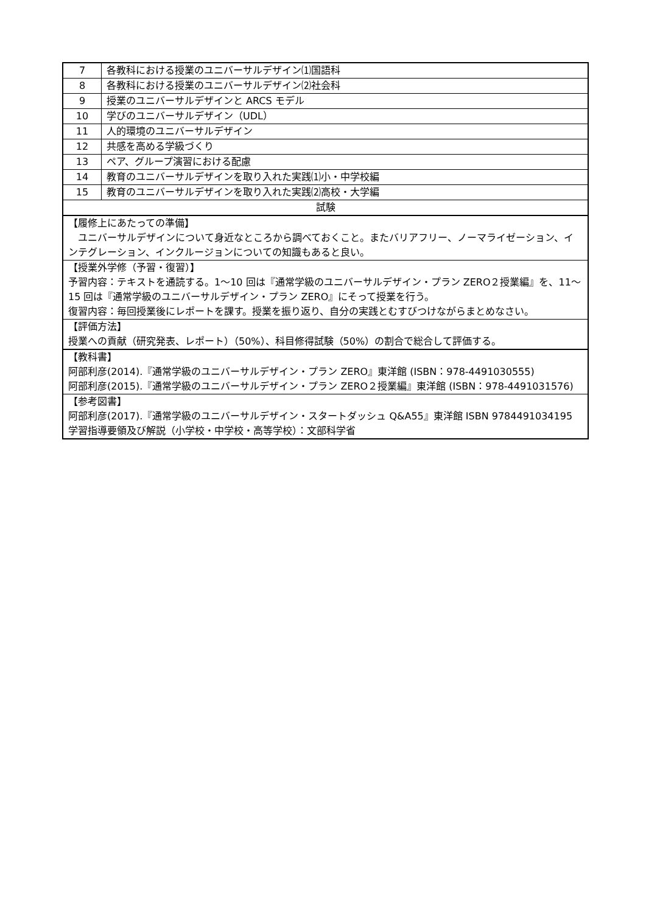| 7 | 各教科における授業のユニバーサルデザイン⑴国語科 |
| 8 | 各教科における授業のユニバーサルデザイン⑵社会科 |
| 9 | 授業のユニバーサルデザインと ARCS モデル |
| 10 | 学びのユニバーサルデザイン（UDL） |
| 11 | 人的環境のユニバーサルデザイン |
| 12 | 共感を高める学級づくり |
| 13 | ペア、グループ演習における配慮 |
| 14 | 教育のユニバーサルデザインを取り入れた実践⑴小・中学校編 |
| 15 | 教育のユニバーサルデザインを取り入れた実践⑵高校・大学編 |
| 試験 | |
| 【履修上にあたっての準備】 ユニバーサルデザインについて身近なところから調べておくこと。またバリアフリー、ノーマライゼーション、インテグレーション、インクルージョンについての知識もあると良い。 | |
| 【授業外学修（予習・復習）】 予習内容：テキストを通読する。1～10 回は『通常学級のユニバーサルデザイン・プラン ZERO２授業編』を、11～15 回は『通常学級のユニバーサルデザイン・プラン ZERO』にそって授業を行う。 復習内容：毎回授業後にレポートを課す。授業を振り返り、自分の実践とむすびつけながらまとめなさい。 | |
| 【評価方法】 授業への貢献（研究発表、レポート）（50%）、科目修得試験（50%）の割合で総合して評価する。 | |
| 【教科書】 阿部利彦(2014).『通常学級のユニバーサルデザイン・プラン ZERO』東洋館 (ISBN：978-4491030555) 阿部利彦(2015).『通常学級のユニバーサルデザイン・プラン ZERO２授業編』東洋館 (ISBN：978-4491031576) | |
| 【参考図書】 阿部利彦(2017).『通常学級のユニバーサルデザイン・スタートダッシュ Q&A55』東洋館 ISBN 9784491034195 学習指導要領及び解説（小学校・中学校・高等学校）：文部科学省 | |